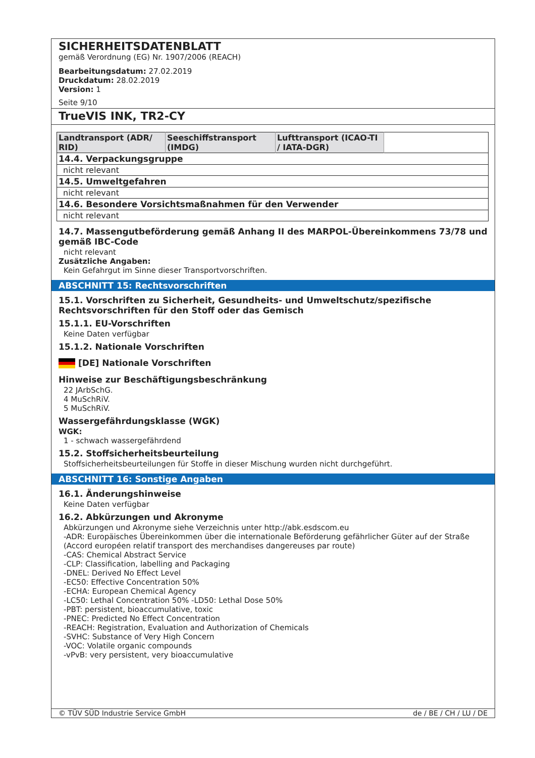SICHERHEITSDATENBLATT
gemäß Verordnung (EG) Nr. 1907/2006 (REACH)
Bearbeitungsdatum: 27.02.2019
Druckdatum: 28.02.2019
Version: 1
Seite 9/10
TrueVIS INK, TR2-CY
| Landtransport (ADR/ RID) | Seeschiffstransport (IMDG) | Lufttransport (ICAO-TI / IATA-DGR) | |
| --- | --- | --- | --- |
| 14.4. Verpackungsgruppe | | | |
| nicht relevant | | | |
| 14.5. Umweltgefahren | | | |
| nicht relevant | | | |
| 14.6. Besondere Vorsichtsmaßnahmen für den Verwender | | | |
| nicht relevant | | | |
14.7. Massengutbeförderung gemäß Anhang II des MARPOL-Übereinkommens 73/78 und gemäß IBC-Code
nicht relevant
Zusätzliche Angaben:
Kein Gefahrgut im Sinne dieser Transportvorschriften.
ABSCHNITT 15: Rechtsvorschriften
15.1. Vorschriften zu Sicherheit, Gesundheits- und Umweltschutz/spezifische Rechtsvorschriften für den Stoff oder das Gemisch
15.1.1. EU-Vorschriften
Keine Daten verfügbar
15.1.2. Nationale Vorschriften
[DE] Nationale Vorschriften
Hinweise zur Beschäftigungsbeschränkung
22 JArbSchG.
4 MuSchRiV.
5 MuSchRiV.
Wassergefährdungsklasse (WGK)
WGK:
1 - schwach wassergefährdend
15.2. Stoffsicherheitsbeurteilung
Stoffsicherheitsbeurteilungen für Stoffe in dieser Mischung wurden nicht durchgeführt.
ABSCHNITT 16: Sonstige Angaben
16.1. Änderungshinweise
Keine Daten verfügbar
16.2. Abkürzungen und Akronyme
Abkürzungen und Akronyme siehe Verzeichnis unter http://abk.esdscom.eu
-ADR: Europäisches Übereinkommen über die internationale Beförderung gefährlicher Güter auf der Straße (Accord européen relatif transport des merchandises dangereuses par route)
-CAS: Chemical Abstract Service
-CLP: Classification, labelling and Packaging
-DNEL: Derived No Effect Level
-EC50: Effective Concentration 50%
-ECHA: European Chemical Agency
-LC50: Lethal Concentration 50% -LD50: Lethal Dose 50%
-PBT: persistent, bioaccumulative, toxic
-PNEC: Predicted No Effect Concentration
-REACH: Registration, Evaluation and Authorization of Chemicals
-SVHC: Substance of Very High Concern
-VOC: Volatile organic compounds
-vPvB: very persistent, very bioaccumulative
© TÜV SÜD Industrie Service GmbH de / BE / CH / LU / DE